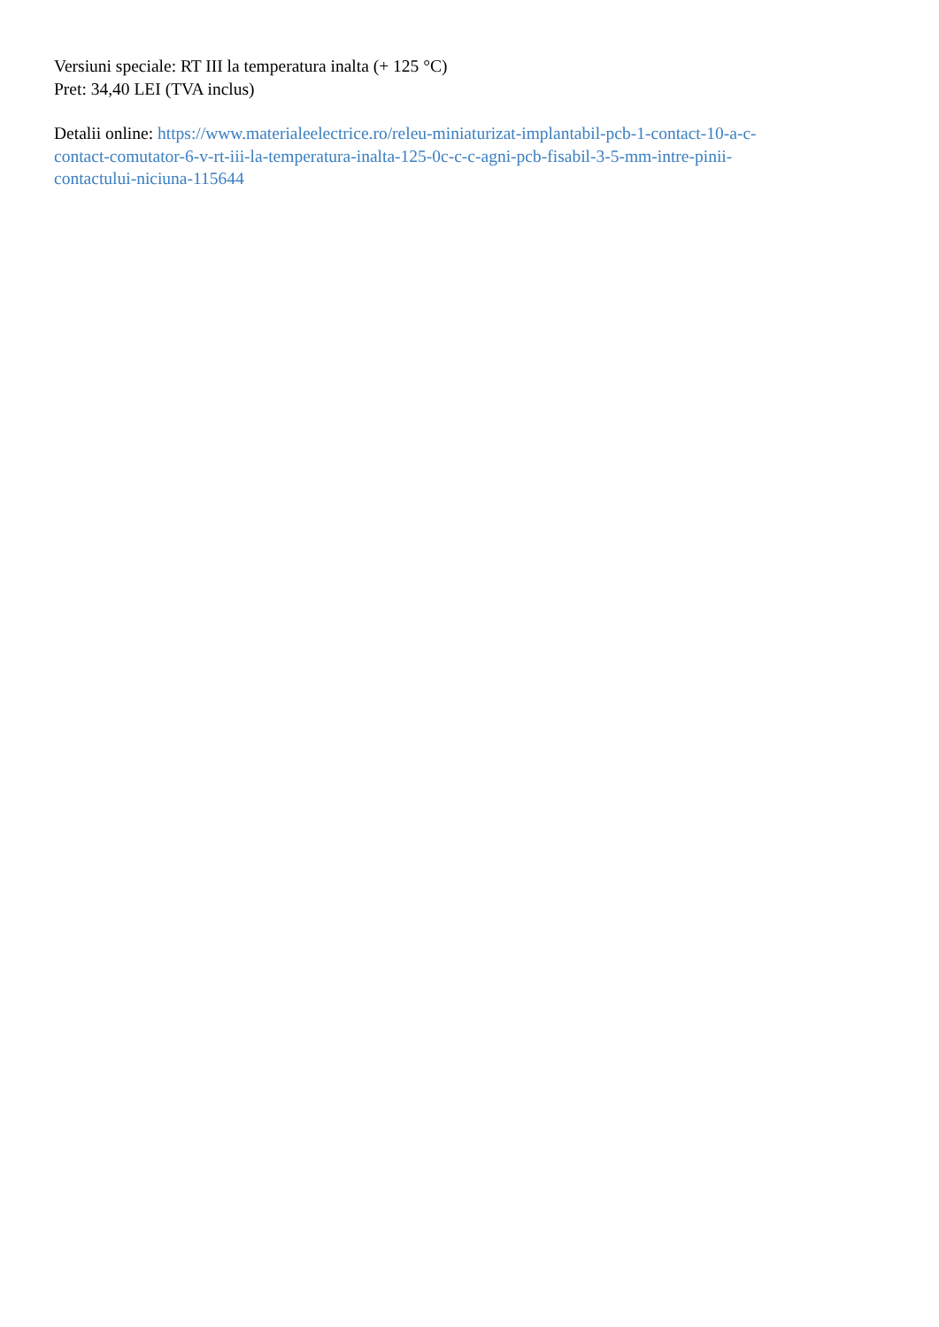Versiuni speciale: RT III la temperatura inalta (+ 125 °C)
Pret: 34,40 LEI (TVA inclus)
Detalii online: https://www.materialeelectrice.ro/releu-miniaturizat-implantabil-pcb-1-contact-10-a-c-
contact-comutator-6-v-rt-iii-la-temperatura-inalta-125-0c-c-c-agni-pcb-fisabil-3-5-mm-intre-pinii-
contactului-niciuna-115644